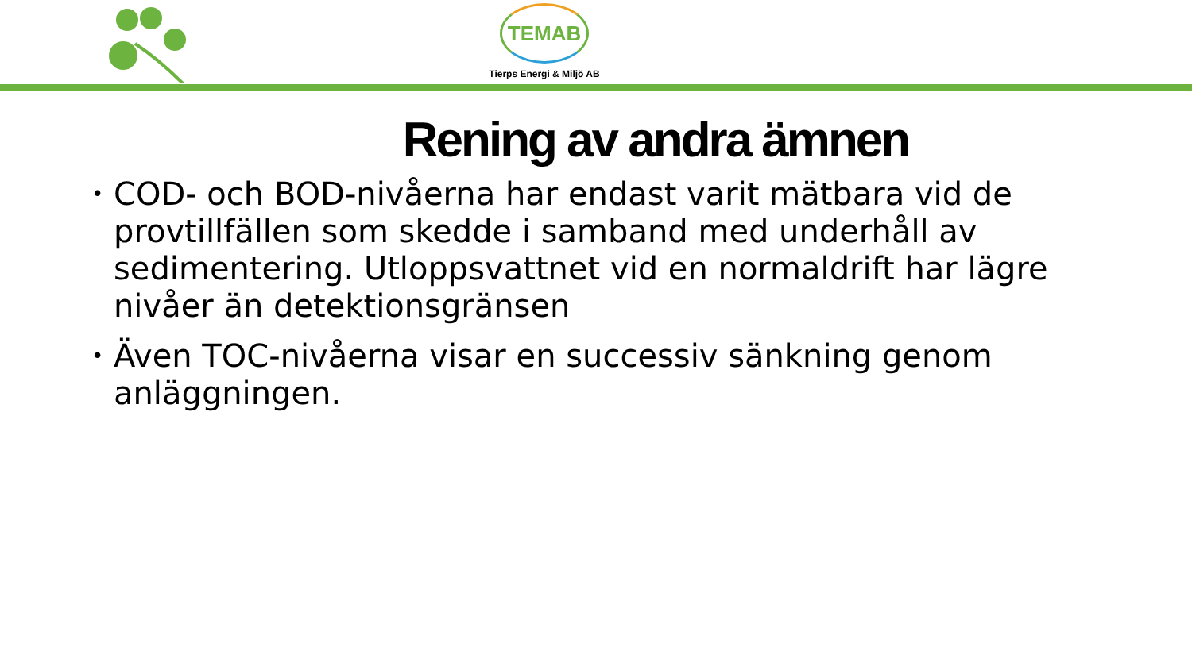TEMAB
Tierps Energi & Miljö AB
Rening av andra ämnen
• COD- och BOD-nivåerna har endast varit mätbara vid de provtillfällen som skedde i samband med underhåll av sedimentering. Utloppsvattnet vid en normaldrift har lägre nivåer än detektionsgränsen
• Även TOC-nivåerna visar en successiv sänkning genom anläggningen.